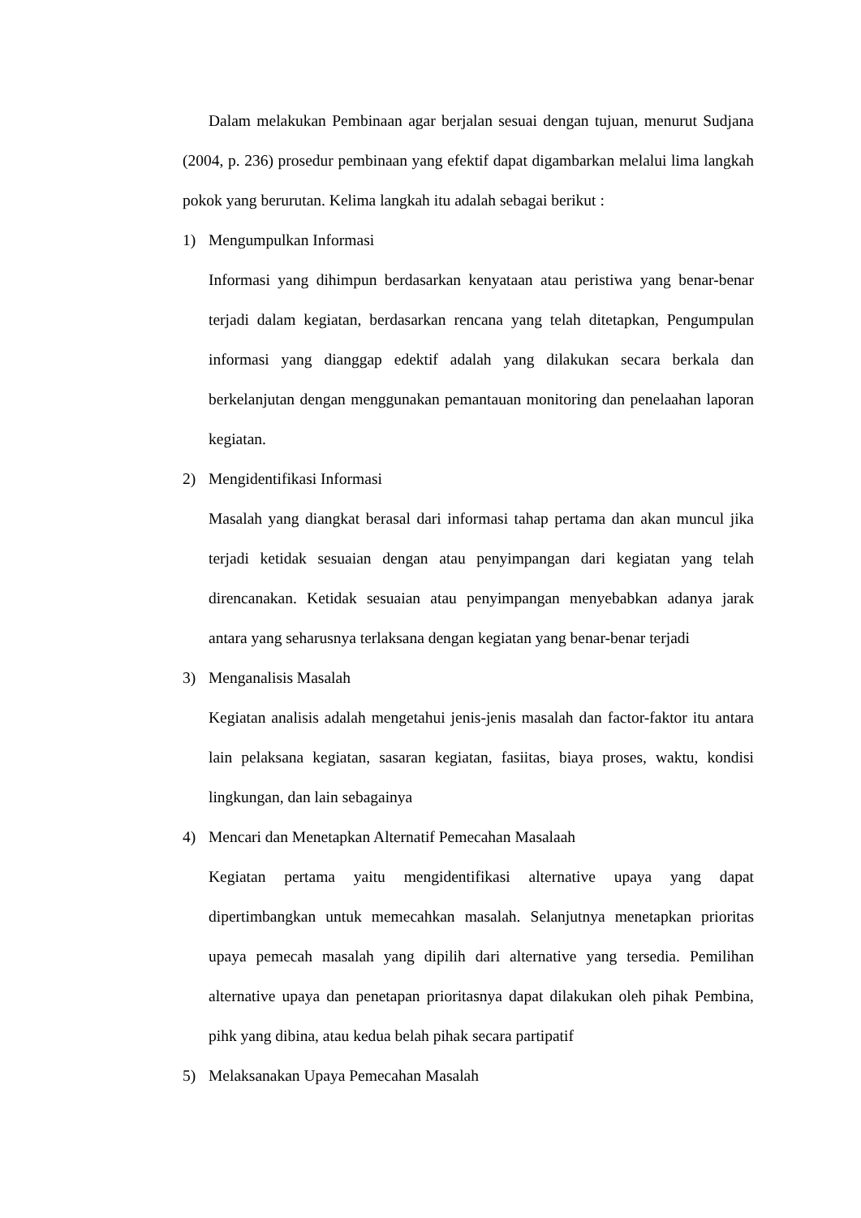Dalam melakukan Pembinaan agar berjalan sesuai dengan tujuan, menurut Sudjana (2004, p. 236) prosedur pembinaan yang efektif dapat digambarkan melalui lima langkah pokok yang berurutan. Kelima langkah itu adalah sebagai berikut :
1) Mengumpulkan Informasi
Informasi yang dihimpun berdasarkan kenyataan atau peristiwa yang benar-benar terjadi dalam kegiatan, berdasarkan rencana yang telah ditetapkan, Pengumpulan informasi yang dianggap edektif adalah yang dilakukan secara berkala dan berkelanjutan dengan menggunakan pemantauan monitoring dan penelaahan laporan kegiatan.
2) Mengidentifikasi Informasi
Masalah yang diangkat berasal dari informasi tahap pertama dan akan muncul jika terjadi ketidak sesuaian dengan atau penyimpangan dari kegiatan yang telah direncanakan. Ketidak sesuaian atau penyimpangan menyebabkan adanya jarak antara yang seharusnya terlaksana dengan kegiatan yang benar-benar terjadi
3) Menganalisis Masalah
Kegiatan analisis adalah mengetahui jenis-jenis masalah dan factor-faktor itu antara lain pelaksana kegiatan, sasaran kegiatan, fasiitas, biaya proses, waktu, kondisi lingkungan, dan lain sebagainya
4) Mencari dan Menetapkan Alternatif Pemecahan Masalaah
Kegiatan pertama yaitu mengidentifikasi alternative upaya yang dapat dipertimbangkan untuk memecahkan masalah. Selanjutnya menetapkan prioritas upaya pemecah masalah yang dipilih dari alternative yang tersedia. Pemilihan alternative upaya dan penetapan prioritasnya dapat dilakukan oleh pihak Pembina, pihk yang dibina, atau kedua belah pihak secara partipatif
5) Melaksanakan Upaya Pemecahan Masalah